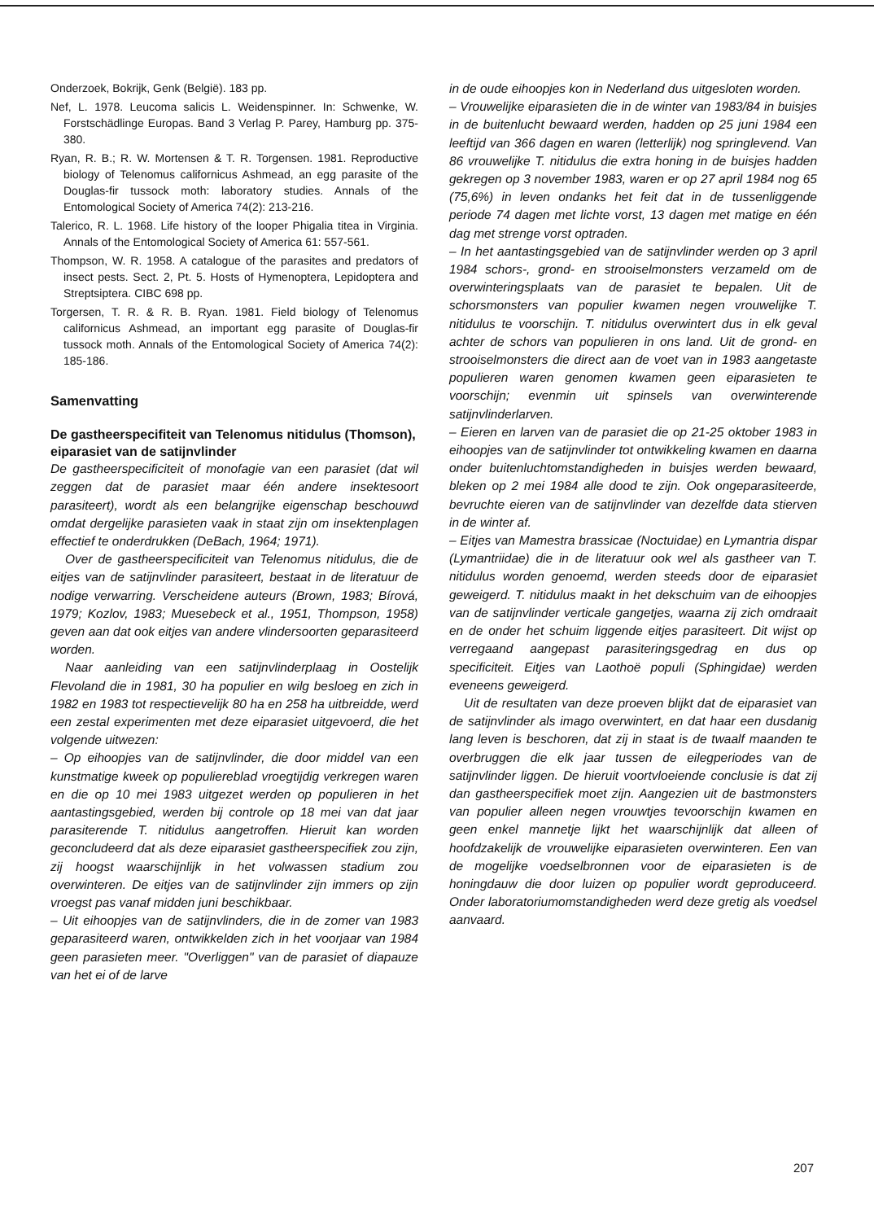Onderzoek, Bokrijk, Genk (België). 183 pp.
Nef, L. 1978. Leucoma salicis L. Weidenspinner. In: Schwenke, W. Forstschädlinge Europas. Band 3 Verlag P. Parey, Hamburg pp. 375-380.
Ryan, R. B.; R. W. Mortensen & T. R. Torgensen. 1981. Reproductive biology of Telenomus californicus Ashmead, an egg parasite of the Douglas-fir tussock moth: laboratory studies. Annals of the Entomological Society of America 74(2): 213-216.
Talerico, R. L. 1968. Life history of the looper Phigalia titea in Virginia. Annals of the Entomological Society of America 61: 557-561.
Thompson, W. R. 1958. A catalogue of the parasites and predators of insect pests. Sect. 2, Pt. 5. Hosts of Hymenoptera, Lepidoptera and Streptsiptera. CIBC 698 pp.
Torgersen, T. R. & R. B. Ryan. 1981. Field biology of Telenomus californicus Ashmead, an important egg parasite of Douglas-fir tussock moth. Annals of the Entomological Society of America 74(2): 185-186.
Samenvatting
De gastheerspecifiteit van Telenomus nitidulus (Thomson), eiparasiet van de satijnvlinder
De gastheerspecificiteit of monofagie van een parasiet (dat wil zeggen dat de parasiet maar één andere insektesoort parasiteert), wordt als een belangrijke eigenschap beschouwd omdat dergelijke parasieten vaak in staat zijn om insektenplagen effectief te onderdrukken (DeBach, 1964; 1971).
Over de gastheerspecificiteit van Telenomus nitidulus, die de eitjes van de satijnvlinder parasiteert, bestaat in de literatuur de nodige verwarring. Verscheidene auteurs (Brown, 1983; Bírová, 1979; Kozlov, 1983; Muesebeck et al., 1951, Thompson, 1958) geven aan dat ook eitjes van andere vlindersoorten geparasiteerd worden.
Naar aanleiding van een satijnvlinderplaag in Oostelijk Flevoland die in 1981, 30 ha populier en wilg besloeg en zich in 1982 en 1983 tot respectievelijk 80 ha en 258 ha uitbreidde, werd een zestal experimenten met deze eiparasiet uitgevoerd, die het volgende uitwezen:
– Op eihoopjes van de satijnvlinder, die door middel van een kunstmatige kweek op populiereblad vroegtijdig verkregen waren en die op 10 mei 1983 uitgezet werden op populieren in het aantastingsgebied, werden bij controle op 18 mei van dat jaar parasiterende T. nitidulus aangetroffen. Hieruit kan worden geconcludeerd dat als deze eiparasiet gastheerspecifiek zou zijn, zij hoogst waarschijnlijk in het volwassen stadium zou overwinteren. De eitjes van de satijnvlinder zijn immers op zijn vroegst pas vanaf midden juni beschikbaar.
– Uit eihoopjes van de satijnvlinders, die in de zomer van 1983 geparasiteerd waren, ontwikkelden zich in het voorjaar van 1984 geen parasieten meer. "Overliggen" van de parasiet of diapauze van het ei of de larve
in de oude eihoopjes kon in Nederland dus uitgesloten worden.
– Vrouwelijke eiparasieten die in de winter van 1983/84 in buisjes in de buitenlucht bewaard werden, hadden op 25 juni 1984 een leeftijd van 366 dagen en waren (letterlijk) nog springlevend. Van 86 vrouwelijke T. nitidulus die extra honing in de buisjes hadden gekregen op 3 november 1983, waren er op 27 april 1984 nog 65 (75,6%) in leven ondanks het feit dat in de tussenliggende periode 74 dagen met lichte vorst, 13 dagen met matige en één dag met strenge vorst optraden.
– In het aantastingsgebied van de satijnvlinder werden op 3 april 1984 schors-, grond- en strooiselmonsters verzameld om de overwinteringsplaats van de parasiet te bepalen. Uit de schorsmonsters van populier kwamen negen vrouwelijke T. nitidulus te voorschijn. T. nitidulus overwintert dus in elk geval achter de schors van populieren in ons land. Uit de grond- en strooiselmonsters die direct aan de voet van in 1983 aangetaste populieren waren genomen kwamen geen eiparasieten te voorschijn; evenmin uit spinsels van overwinterende satijnvlinderlarven.
– Eieren en larven van de parasiet die op 21-25 oktober 1983 in eihoopjes van de satijnvlinder tot ontwikkeling kwamen en daarna onder buitenluchtomstandigheden in buisjes werden bewaard, bleken op 2 mei 1984 alle dood te zijn. Ook ongeparasiteerde, bevruchte eieren van de satijnvlinder van dezelfde data stierven in de winter af.
– Eitjes van Mamestra brassicae (Noctuidae) en Lymantria dispar (Lymantriidae) die in de literatuur ook wel als gastheer van T. nitidulus worden genoemd, werden steeds door de eiparasiet geweigerd. T. nitidulus maakt in het dekschuim van de eihoopjes van de satijnvlinder verticale gangetjes, waarna zij zich omdraait en de onder het schuim liggende eitjes parasiteert. Dit wijst op verregaand aangepast parasiteringsgedrag en dus op specificiteit. Eitjes van Laothoë populi (Sphingidae) werden eveneens geweigerd.
Uit de resultaten van deze proeven blijkt dat de eiparasiet van de satijnvlinder als imago overwintert, en dat haar een dusdanig lang leven is beschoren, dat zij in staat is de twaalf maanden te overbruggen die elk jaar tussen de eilegperiodes van de satijnvlinder liggen. De hieruit voortvloeiende conclusie is dat zij dan gastheerspecifiek moet zijn. Aangezien uit de bastmonsters van populier alleen negen vrouwtjes tevoorschijn kwamen en geen enkel mannetje lijkt het waarschijnlijk dat alleen of hoofdzakelijk de vrouwelijke eiparasieten overwinteren. Een van de mogelijke voedselbronnen voor de eiparasieten is de honingdauw die door luizen op populier wordt geproduceerd. Onder laboratoriumomstandigheden werd deze gretig als voedsel aanvaard.
207